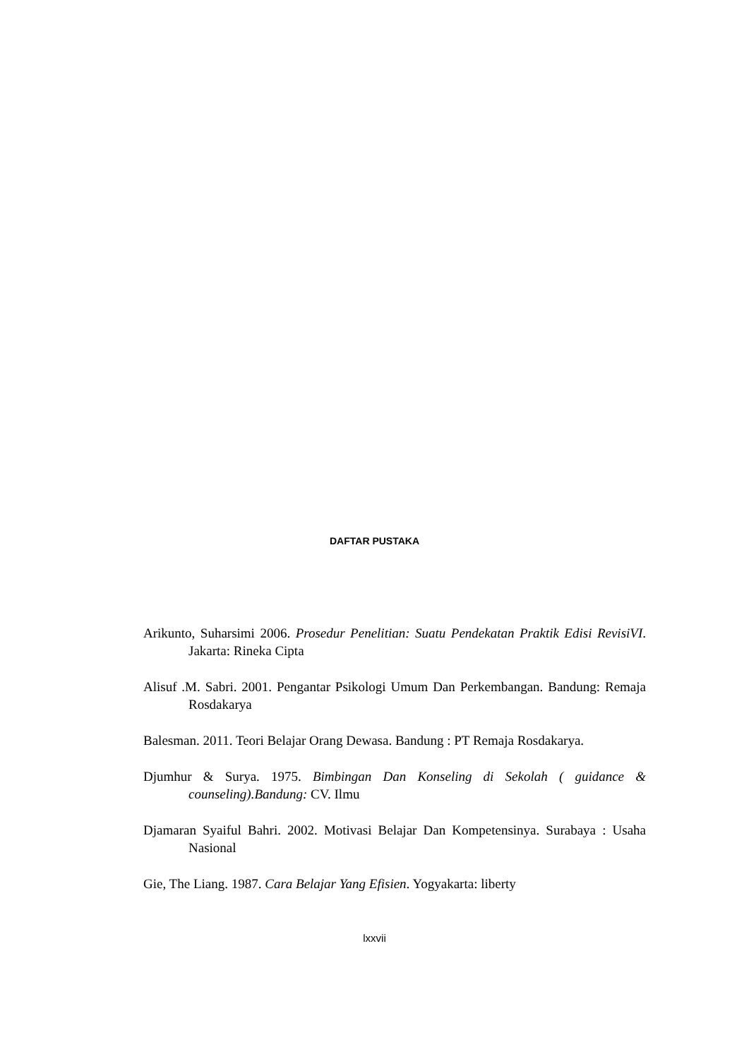DAFTAR PUSTAKA
Arikunto, Suharsimi 2006. Prosedur Penelitian: Suatu Pendekatan Praktik Edisi RevisiVI. Jakarta: Rineka Cipta
Alisuf .M. Sabri. 2001. Pengantar Psikologi Umum Dan Perkembangan. Bandung: Remaja Rosdakarya
Balesman. 2011. Teori Belajar Orang Dewasa. Bandung : PT Remaja Rosdakarya.
Djumhur & Surya. 1975. Bimbingan Dan Konseling di Sekolah ( guidance & counseling).Bandung: CV. Ilmu
Djamaran Syaiful Bahri. 2002. Motivasi Belajar Dan Kompetensinya. Surabaya : Usaha Nasional
Gie, The Liang. 1987. Cara Belajar Yang Efisien. Yogyakarta: liberty
lxxvii